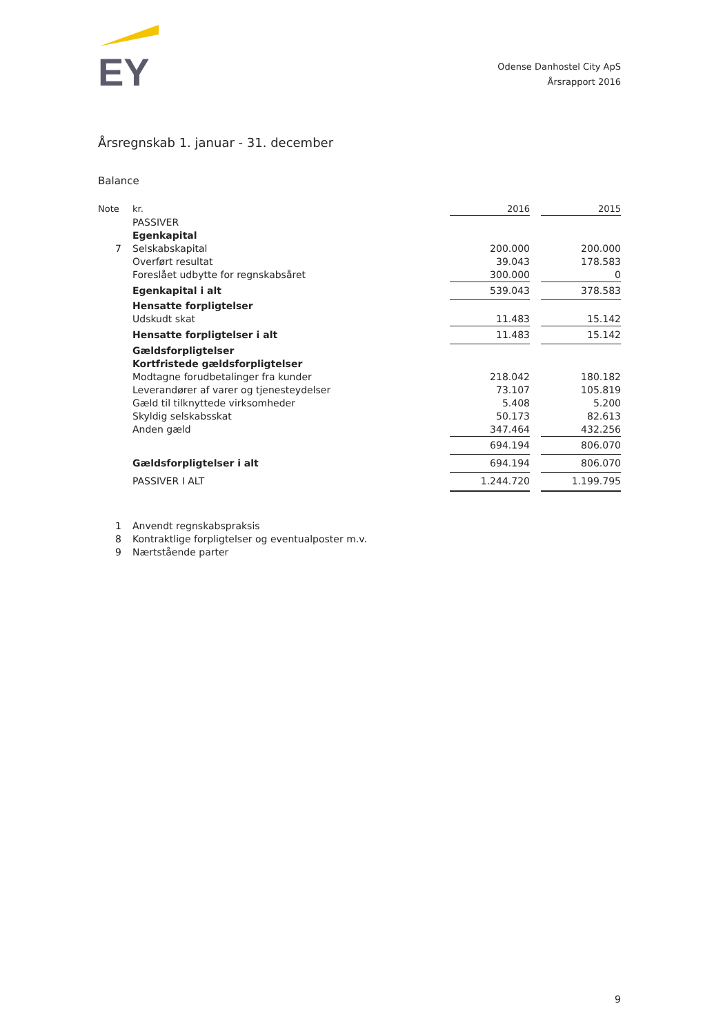EY
Odense Danhostel City ApS
Årsrapport 2016
Årsregnskab 1. januar - 31. december
Balance
| Note | kr. | 2016 | | 2015 |
| --- | --- | --- | --- | --- |
| | PASSIVER | | | |
| | Egenkapital | | | |
| 7 | Selskabskapital | 200.000 | | 200.000 |
| | Overført resultat | 39.043 | | 178.583 |
| | Foreslået udbytte for regnskabsåret | 300.000 | | 0 |
| | Egenkapital i alt | 539.043 | | 378.583 |
| | Hensatte forpligtelser | | | |
| | Udskudt skat | 11.483 | | 15.142 |
| | Hensatte forpligtelser i alt | 11.483 | | 15.142 |
| | Gældsforpligtelser | | | |
| | Kortfristede gældsforpligtelser | | | |
| | Modtagne forudbetalinger fra kunder | 218.042 | | 180.182 |
| | Leverandører af varer og tjenesteydelser | 73.107 | | 105.819 |
| | Gæld til tilknyttede virksomheder | 5.408 | | 5.200 |
| | Skyldig selskabsskat | 50.173 | | 82.613 |
| | Anden gæld | 347.464 | | 432.256 |
| | | 694.194 | | 806.070 |
| | Gældsforpligtelser i alt | 694.194 | | 806.070 |
| | PASSIVER I ALT | 1.244.720 | | 1.199.795 |
| 1 | Anvendt regnskabspraksis |
| 8 | Kontraktlige forpligtelser og eventualposter m.v. |
| 9 | Nærtstående parter |
9